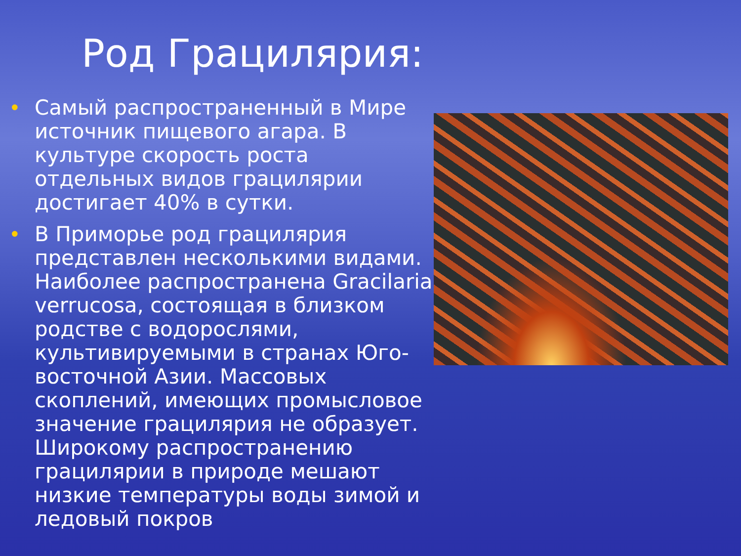Род Грацилярия:
• Самый распространенный в Мире источник пищевого агара. В культуре скорость роста отдельных видов грацилярии достигает 40% в сутки.
• В Приморье род грацилярия представлен несколькими видами. Наиболее распространена Gracilaria verrucosa, состоящая в близком родстве с водорослями, культивируемыми в странах Юго-восточной Азии. Массовых скоплений, имеющих промысловое значение грацилярия не образует. Широкому распространению грацилярии в природе мешают низкие температуры воды зимой и ледовый покров